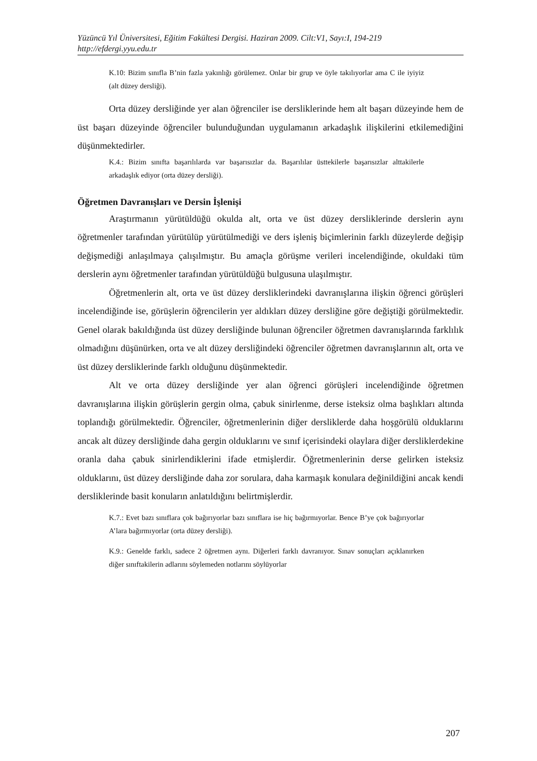Yüzüncü Yıl Üniversitesi, Eğitim Fakültesi Dergisi. Haziran 2009. Cilt:V1, Sayı:I, 194-219
http://efdergi.yyu.edu.tr
K.10: Bizim sınıfla B’nin fazla yakınlığı görülemez. Onlar bir grup ve öyle takılıyorlar ama C ile iyiyiz (alt düzey dersliği).
Orta düzey dersliğinde yer alan öğrenciler ise dersliklerinde hem alt başarı düzeyinde hem de üst başarı düzeyinde öğrenciler bulunduğundan uygulamanın arkadaşlık ilişkilerini etkilemediğini düşünmektedirler.
K.4.: Bizim sınıfta başarılılarda var başarısızlar da. Başarılılar üsttekilerle başarısızlar alttakilerle arkadaşlık ediyor (orta düzey dersliği).
Öğretmen Davranışları ve Dersin İşlenişi
Araştırmanın yürütüldüğü okulda alt, orta ve üst düzey dersliklerinde derslerin aynı öğretmenler tarafından yürütülüp yürütülmediği ve ders işleniş biçimlerinin farklı düzeylerde değişip değişmediği anlaşılmaya çalışılmıştır. Bu amaçla görüşme verileri incelendiğinde, okuldaki tüm derslerin aynı öğretmenler tarafından yürütüldüğü bulgusuna ulaşılmıştır.
Öğretmenlerin alt, orta ve üst düzey dersliklerindeki davranışlarına ilişkin öğrenci görüşleri incelendiğinde ise, görüşlerin öğrencilerin yer aldıkları düzey dersliğine göre değiştiği görülmektedir. Genel olarak bakıldığında üst düzey dersliğinde bulunan öğrenciler öğretmen davranışlarında farklılık olmadığını düşünürken, orta ve alt düzey dersliğindeki öğrenciler öğretmen davranışlarının alt, orta ve üst düzey dersliklerinde farklı olduğunu düşünmektedir.
Alt ve orta düzey dersliğinde yer alan öğrenci görüşleri incelendiğinde öğretmen davranışlarına ilişkin görüşlerin gergin olma, çabuk sinirlenme, derse isteksiz olma başlıkları altında toplandığı görülmektedir. Öğrenciler, öğretmenlerinin diğer dersliklerde daha hoşgörülü olduklarını ancak alt düzey dersliğinde daha gergin olduklarını ve sınıf içerisindeki olaylara diğer dersliklerdekine oranla daha çabuk sinirlendiklerini ifade etmişlerdir. Öğretmenlerinin derse gelirken isteksiz olduklarını, üst düzey dersliğinde daha zor sorulara, daha karmaşık konulara değinildiğini ancak kendi dersliklerinde basit konuların anlatıldığını belirtmişlerdir.
K.7.: Evet bazı sınıflara çok bağırıyorlar bazı sınıflara ise hiç bağırmıyorlar. Bence B’ye çok bağırıyorlar A’lara bağırmıyorlar (orta düzey dersliği).
K.9.: Genelde farklı, sadece 2 öğretmen aynı. Diğerleri farklı davranıyor. Sınav sonuçları açıklanırken diğer sınıftakilerin adlarını söylemeden notlarını söylüyorlar
207